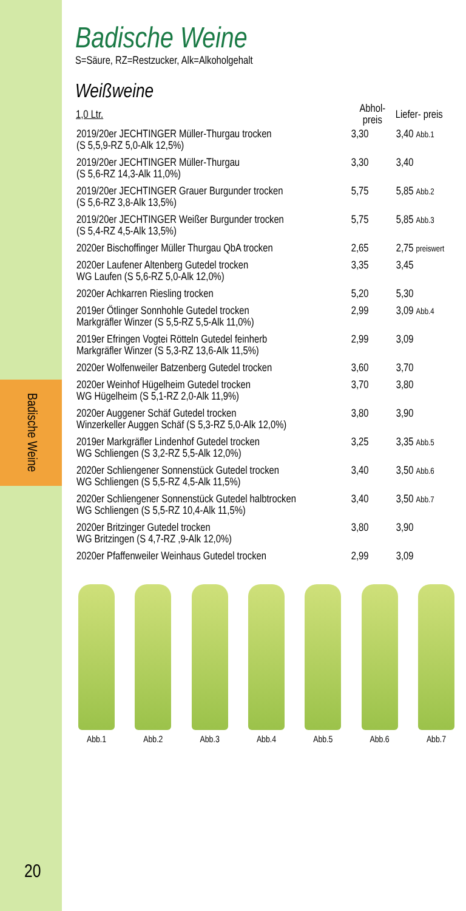Badische Weine
20
Badische Weine
S=Säure, RZ=Restzucker, Alk=Alkoholgehalt
Weißweine
| 1,0 Ltr. | Abhol- preis | Liefer- preis |
| --- | --- | --- |
| 2019/20er JECHTINGER Müller-Thurgau trocken (S 5,5,9-RZ 5,0-Alk 12,5%) | 3,30 | 3,40 Abb.1 |
| 2019/20er JECHTINGER Müller-Thurgau (S 5,6-RZ 14,3-Alk 11,0%) | 3,30 | 3,40 |
| 2019/20er JECHTINGER Grauer Burgunder trocken (S 5,6-RZ 3,8-Alk 13,5%) | 5,75 | 5,85 Abb.2 |
| 2019/20er JECHTINGER Weißer Burgunder trocken (S 5,4-RZ 4,5-Alk 13,5%) | 5,75 | 5,85 Abb.3 |
| 2020er Bischoffinger Müller Thurgau QbA trocken | 2,65 | 2,75 preiswert |
| 2020er Laufener Altenberg Gutedel trocken WG Laufen (S 5,6-RZ 5,0-Alk 12,0%) | 3,35 | 3,45 |
| 2020er Achkarren Riesling trocken | 5,20 | 5,30 |
| 2019er Ötlinger Sonnhohle Gutedel trocken Markgräfler Winzer (S 5,5-RZ 5,5-Alk 11,0%) | 2,99 | 3,09 Abb.4 |
| 2019er Efringen Vogtei Rötteln Gutedel feinherb Markgräfler Winzer (S 5,3-RZ 13,6-Alk 11,5%) | 2,99 | 3,09 |
| 2020er Wolfenweiler Batzenberg Gutedel trocken | 3,60 | 3,70 |
| 2020er Weinhof Hügelheim Gutedel trocken WG Hügelheim (S 5,1-RZ 2,0-Alk 11,9%) | 3,70 | 3,80 |
| 2020er Auggener Schäf Gutedel trocken Winzerkeller Auggen Schäf (S 5,3-RZ 5,0-Alk 12,0%) | 3,80 | 3,90 |
| 2019er Markgräfler Lindenhof Gutedel trocken WG Schliengen (S 3,2-RZ 5,5-Alk 12,0%) | 3,25 | 3,35 Abb.5 |
| 2020er Schliengener Sonnenstück Gutedel trocken WG Schliengen (S 5,5-RZ 4,5-Alk 11,5%) | 3,40 | 3,50 Abb.6 |
| 2020er Schliengener Sonnenstück Gutedel halbtrocken WG Schliengen (S 5,5-RZ 10,4-Alk 11,5%) | 3,40 | 3,50 Abb.7 |
| 2020er Britzinger Gutedel trocken WG Britzingen (S 4,7-RZ ,9-Alk 12,0%) | 3,80 | 3,90 |
| 2020er Pfaffenweiler Weinhaus Gutedel trocken | 2,99 | 3,09 |
Abb.1 Abb.2 Abb.3 Abb.4 Abb.5 Abb.6 Abb.7